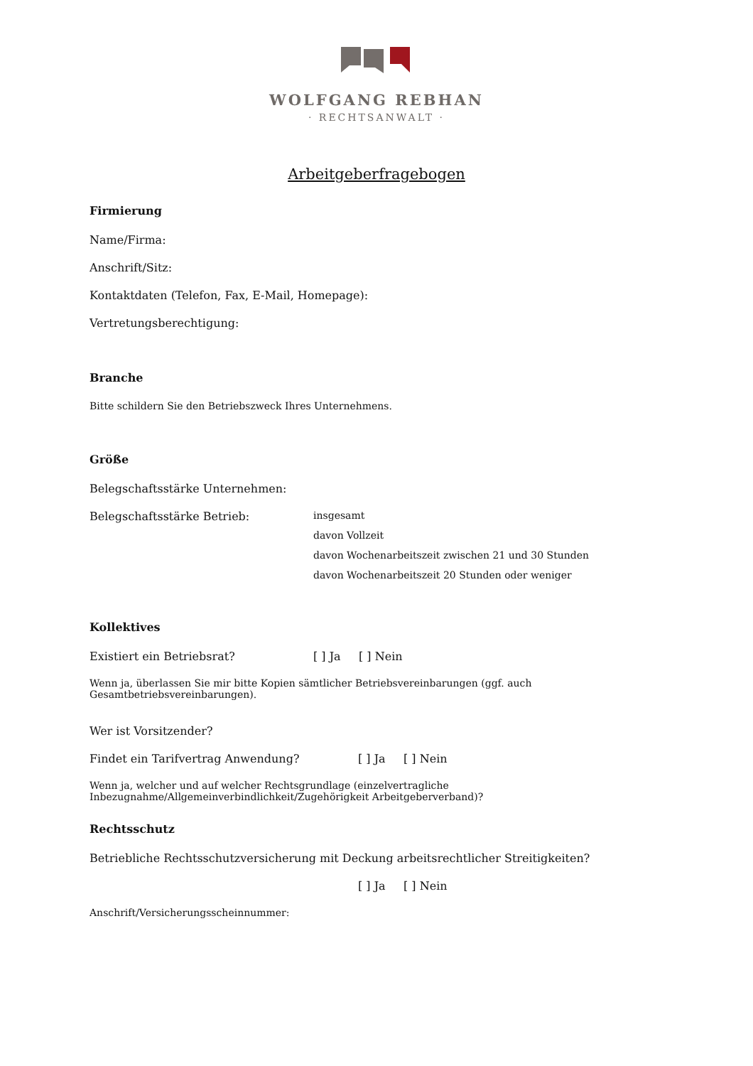WOLFGANG REBHAN
· RECHTSANWALT ·
Arbeitgeberfragebogen
Firmierung
Name/Firma:
Anschrift/Sitz:
Kontaktdaten (Telefon, Fax, E-Mail, Homepage):
Vertretungsberechtigung:
Branche
Bitte schildern Sie den Betriebszweck Ihres Unternehmens.
Größe
Belegschaftsstärke Unternehmen:
Belegschaftsstärke Betrieb: insgesamt
davon Vollzeit
davon Wochenarbeitszeit zwischen 21 und 30 Stunden
davon Wochenarbeitszeit 20 Stunden oder weniger
Kollektives
Existiert ein Betriebsrat? [ ] Ja [ ] Nein
Wenn ja, überlassen Sie mir bitte Kopien sämtlicher Betriebsvereinbarungen (ggf. auch Gesamtbetriebsvereinbarungen).
Wer ist Vorsitzender?
Findet ein Tarifvertrag Anwendung? [ ] Ja [ ] Nein
Wenn ja, welcher und auf welcher Rechtsgrundlage (einzelvertragliche Inbezugnahme/Allgemeinverbindlichkeit/Zugehörigkeit Arbeitgeberverband)?
Rechtsschutz
Betriebliche Rechtsschutzversicherung mit Deckung arbeitsrechtlicher Streitigkeiten?
[ ] Ja [ ] Nein
Anschrift/Versicherungsscheinnummer: